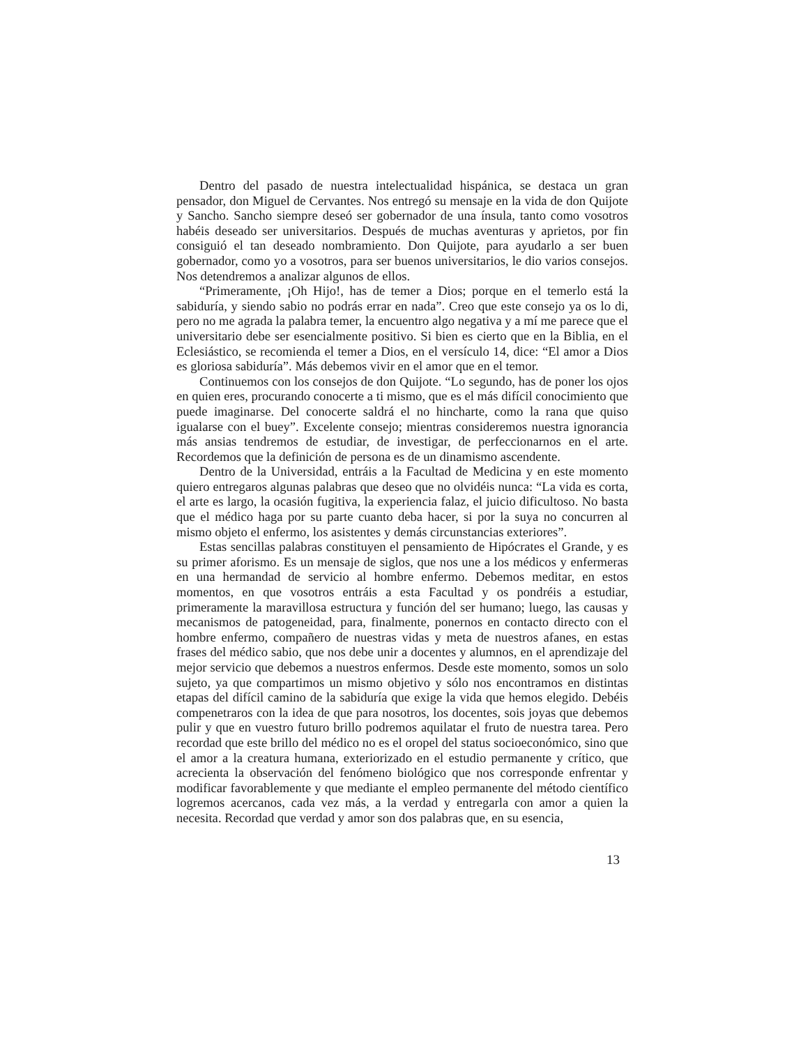Dentro del pasado de nuestra intelectualidad hispánica, se destaca un gran pensador, don Miguel de Cervantes. Nos entregó su mensaje en la vida de don Quijote y Sancho. Sancho siempre deseó ser gobernador de una ínsula, tanto como vosotros habéis deseado ser universitarios. Después de muchas aventuras y aprietos, por fin consiguió el tan deseado nombramiento. Don Quijote, para ayudarlo a ser buen gobernador, como yo a vosotros, para ser buenos universitarios, le dio varios consejos. Nos detendremos a analizar algunos de ellos.
“Primeramente, ¡Oh Hijo!, has de temer a Dios; porque en el temerlo está la sabiduría, y siendo sabio no podrás errar en nada”. Creo que este consejo ya os lo di, pero no me agrada la palabra temer, la encuentro algo negativa y a mí me parece que el universitario debe ser esencialmente positivo. Si bien es cierto que en la Biblia, en el Eclesiástico, se recomienda el temer a Dios, en el versículo 14, dice: “El amor a Dios es gloriosa sabiduría”. Más debemos vivir en el amor que en el temor.
Continuemos con los consejos de don Quijote. “Lo segundo, has de poner los ojos en quien eres, procurando conocerte a ti mismo, que es el más difícil conocimiento que puede imaginarse. Del conocerte saldrá el no hincharte, como la rana que quiso igualarse con el buey”. Excelente consejo; mientras consideremos nuestra ignorancia más ansias tendremos de estudiar, de investigar, de perfeccionarnos en el arte. Recordemos que la definición de persona es de un dinamismo ascendente.
Dentro de la Universidad, entráis a la Facultad de Medicina y en este momento quiero entregaros algunas palabras que deseo que no olvidéis nunca: “La vida es corta, el arte es largo, la ocasión fugitiva, la experiencia falaz, el juicio dificultoso. No basta que el médico haga por su parte cuanto deba hacer, si por la suya no concurren al mismo objeto el enfermo, los asistentes y demás circunstancias exteriores”.
Estas sencillas palabras constituyen el pensamiento de Hipócrates el Grande, y es su primer aforismo. Es un mensaje de siglos, que nos une a los médicos y enfermeras en una hermandad de servicio al hombre enfermo. Debemos meditar, en estos momentos, en que vosotros entráis a esta Facultad y os pondréis a estudiar, primeramente la maravillosa estructura y función del ser humano; luego, las causas y mecanismos de patogeneidad, para, finalmente, ponernos en contacto directo con el hombre enfermo, compañero de nuestras vidas y meta de nuestros afanes, en estas frases del médico sabio, que nos debe unir a docentes y alumnos, en el aprendizaje del mejor servicio que debemos a nuestros enfermos. Desde este momento, somos un solo sujeto, ya que compartimos un mismo objetivo y sólo nos encontramos en distintas etapas del difícil camino de la sabiduría que exige la vida que hemos elegido. Debéis compenetraros con la idea de que para nosotros, los docentes, sois joyas que debemos pulir y que en vuestro futuro brillo podremos aquilatar el fruto de nuestra tarea. Pero recordad que este brillo del médico no es el oropel del status socioeconómico, sino que el amor a la creatura humana, exteriorizado en el estudio permanente y crítico, que acrecienta la observación del fenómeno biológico que nos corresponde enfrentar y modificar favorablemente y que mediante el empleo permanente del método científico logremos acercanos, cada vez más, a la verdad y entregarla con amor a quien la necesita. Recordad que verdad y amor son dos palabras que, en su esencia,
13